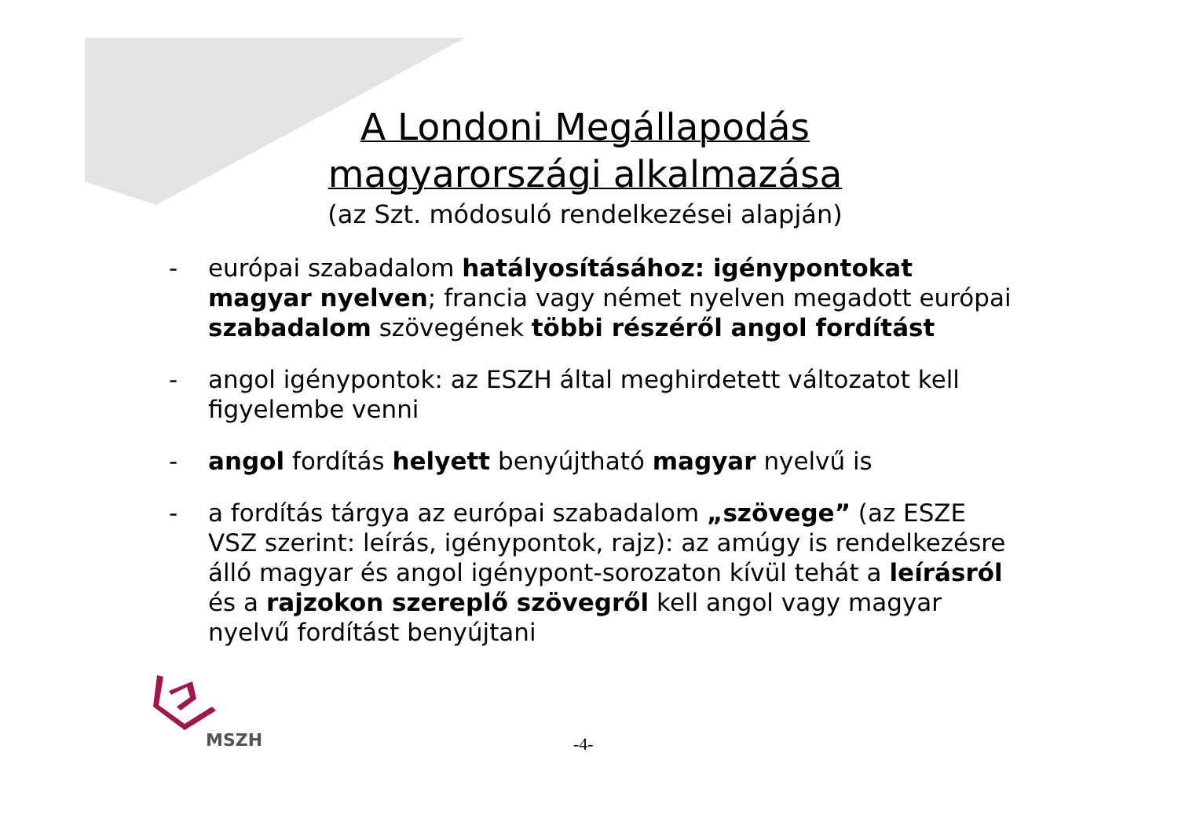A Londoni Megállapodás magyarországi alkalmazása
(az Szt. módosuló rendelkezései alapján)
- európai szabadalom hatályosításához: igénypontokat magyar nyelven; francia vagy német nyelven megadott európai szabadalom szövegének többi részéről angol fordítást
- angol igénypontok: az ESZH által meghirdetett változatot kell figyelembe venni
- angol fordítás helyett benyújtható magyar nyelvű is
- a fordítás tárgya az európai szabadalom „szövege” (az ESZE VSZ szerint: leírás, igénypontok, rajz): az amúgy is rendelkezésre álló magyar és angol igénypont-sorozaton kívül tehát a leírásról és a rajzokon szereplő szövegről kell angol vagy magyar nyelvű fordítást benyújtani
MSZH -4-